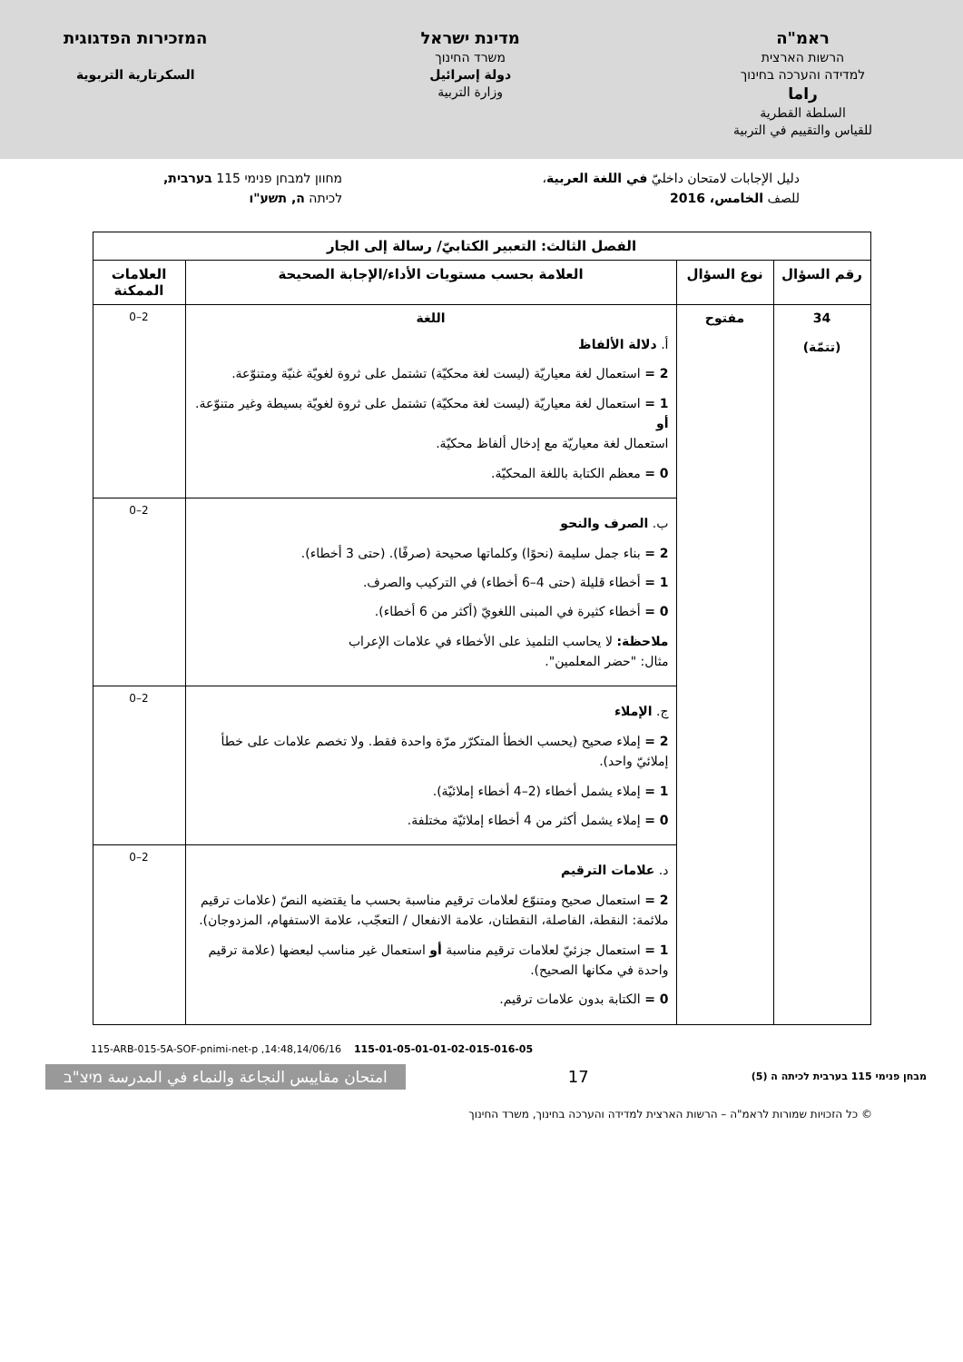ראמ"ה
הרשות הארצית
למדידה והערכה בחינוך
راما
السلطة القطرية
للقياس والتقييم في التربية
מדינת ישראל
משרד החינוך
دولة إسرائيل
وزارة التربية
המזכירות הפדגוגית
السكرتارية التربوية
دليل الإجابات لامتحان داخليّ في اللغة العربية،
للصف الخامس، 2016
מחוון למבחן פנימי 115 בערבית,
לכיתה ה, תשע"ו
| الفصل الثالث: التعبير الكتابيّ/ رسالة إلى الجار | | | |
| --- | --- | --- | --- |
| رقم السؤال | نوع السؤال | العلامة بحسب مستويات الأداء/الإجابة الصحيحة | العلامات الممكنة |
| 34 (تتمّة) | مفتوح | اللغة أ. دلالة الألفاظ 2 = استعمال لغة معياريّة (ليست لغة محكيّة) تشتمل على ثروة لغويّة غنيّة ومتنوّعة. 1 = استعمال لغة معياريّة (ليست لغة محكيّة) تشتمل على ثروة لغويّة بسيطة وغير متنوّعة. أو استعمال لغة معياريّة مع إدخال ألفاظ محكيّة. 0 = معظم الكتابة باللغة المحكيّة. | 0–2 |
| | | ب. الصرف والنحو 2 = بناء جمل سليمة (نحوًا) وكلماتها صحيحة (صرفًا). (حتى 3 أخطاء). 1 = أخطاء قليلة (حتى 4–6 أخطاء) في التركيب والصرف. 0 = أخطاء كثيرة في المبنى اللغويّ (أكثر من 6 أخطاء). ملاحظة: لا يحاسب التلميذ على الأخطاء في علامات الإعراب مثال: "حضر المعلمين". | 0–2 |
| | | ج. الإملاء 2 = إملاء صحيح (يحسب الخطأ المتكرّر مرّة واحدة فقط. ولا تخصم علامات على خطأ إملائيّ واحد). 1 = إملاء يشمل أخطاء (2–4 أخطاء إملائيّة). 0 = إملاء يشمل أكثر من 4 أخطاء إملائيّة مختلفة. | 0–2 |
| | | د. علامات الترقيم 2 = استعمال صحيح ومتنوّع لعلامات ترقيم مناسبة بحسب ما يقتضيه النصّ (علامات ترقيم ملائمة: النقطة، الفاصلة، النقطتان، علامة الانفعال / التعجّب، علامة الاستفهام، المزدوجان). 1 = استعمال جزئيّ لعلامات ترقيم مناسبة أو استعمال غير مناسب لبعضها (علامة ترقيم واحدة في مكانها الصحيح). 0 = الكتابة بدون علامات ترقيم. | 0–2 |
115-ARB-015-5A-SOF-pnimi-net-p ,14:48,14/06/16 115-01-05-01-01-02-015-016-05
מבחן פנימי 115 בערבית לכיתה ה (5) 17 امتحان مقاييس النجاعة والنماء في المدرسة מיצ"ב
© כל הזכויות שמורות לראמ"ה – הרשות הארצית למדידה והערכה בחינוך, משרד החינוך